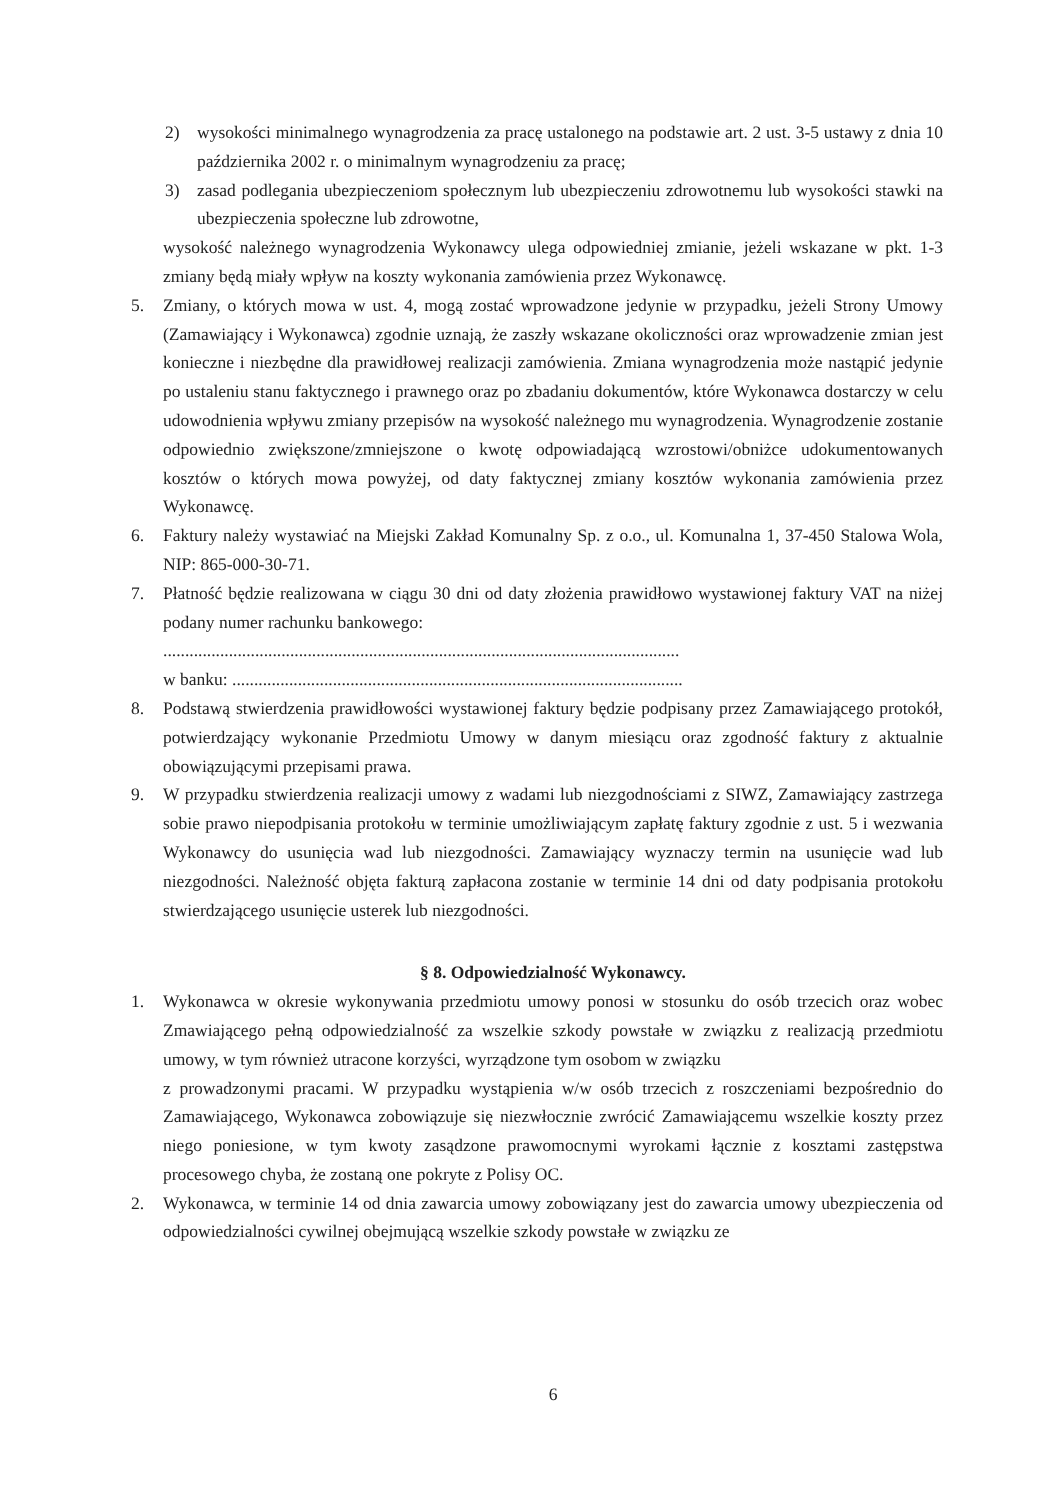2) wysokości minimalnego wynagrodzenia za pracę ustalonego na podstawie art. 2 ust. 3-5 ustawy z dnia 10 października 2002 r. o minimalnym wynagrodzeniu za pracę;
3) zasad podlegania ubezpieczeniom społecznym lub ubezpieczeniu zdrowotnemu lub wysokości stawki na ubezpieczenia społeczne lub zdrowotne,
wysokość należnego wynagrodzenia Wykonawcy ulega odpowiedniej zmianie, jeżeli wskazane w pkt. 1-3 zmiany będą miały wpływ na koszty wykonania zamówienia przez Wykonawcę.
5. Zmiany, o których mowa w ust. 4, mogą zostać wprowadzone jedynie w przypadku, jeżeli Strony Umowy (Zamawiający i Wykonawca) zgodnie uznają, że zaszły wskazane okoliczności oraz wprowadzenie zmian jest konieczne i niezbędne dla prawidłowej realizacji zamówienia. Zmiana wynagrodzenia może nastąpić jedynie po ustaleniu stanu faktycznego i prawnego oraz po zbadaniu dokumentów, które Wykonawca dostarczy w celu udowodnienia wpływu zmiany przepisów na wysokość należnego mu wynagrodzenia. Wynagrodzenie zostanie odpowiednio zwiększone/zmniejszone o kwotę odpowiadającą wzrostowi/obniżce udokumentowanych kosztów o których mowa powyżej, od daty faktycznej zmiany kosztów wykonania zamówienia przez Wykonawcę.
6. Faktury należy wystawiać na Miejski Zakład Komunalny Sp. z o.o., ul. Komunalna 1, 37-450 Stalowa Wola, NIP: 865-000-30-71.
7. Płatność będzie realizowana w ciągu 30 dni od daty złożenia prawidłowo wystawionej faktury VAT na niżej podany numer rachunku bankowego:
......................................................................................................................
w banku: .......................................................................................................
8. Podstawą stwierdzenia prawidłowości wystawionej faktury będzie podpisany przez Zamawiającego protokół, potwierdzający wykonanie Przedmiotu Umowy w danym miesiącu oraz zgodność faktury z aktualnie obowiązującymi przepisami prawa.
9. W przypadku stwierdzenia realizacji umowy z wadami lub niezgodnościami z SIWZ, Zamawiający zastrzega sobie prawo niepodpisania protokołu w terminie umożliwiającym zapłatę faktury zgodnie z ust. 5 i wezwania Wykonawcy do usunięcia wad lub niezgodności. Zamawiający wyznaczy termin na usunięcie wad lub niezgodności. Należność objęta fakturą zapłacona zostanie w terminie 14 dni od daty podpisania protokołu stwierdzającego usunięcie usterek lub niezgodności.
§ 8. Odpowiedzialność Wykonawcy.
1. Wykonawca w okresie wykonywania przedmiotu umowy ponosi w stosunku do osób trzecich oraz wobec Zmawiającego pełną odpowiedzialność za wszelkie szkody powstałe w związku z realizacją przedmiotu umowy, w tym również utracone korzyści, wyrządzone tym osobom w związku
z prowadzonymi pracami. W przypadku wystąpienia w/w osób trzecich z roszczeniami bezpośrednio do Zamawiającego, Wykonawca zobowiązuje się niezwłocznie zwrócić Zamawiającemu wszelkie koszty przez niego poniesione, w tym kwoty zasądzone prawomocnymi wyrokami łącznie z kosztami zastępstwa procesowego chyba, że zostaną one pokryte z Polisy OC.
2. Wykonawca, w terminie 14 od dnia zawarcia umowy zobowiązany jest do zawarcia umowy ubezpieczenia od odpowiedzialności cywilnej obejmującą wszelkie szkody powstałe w związku ze
6